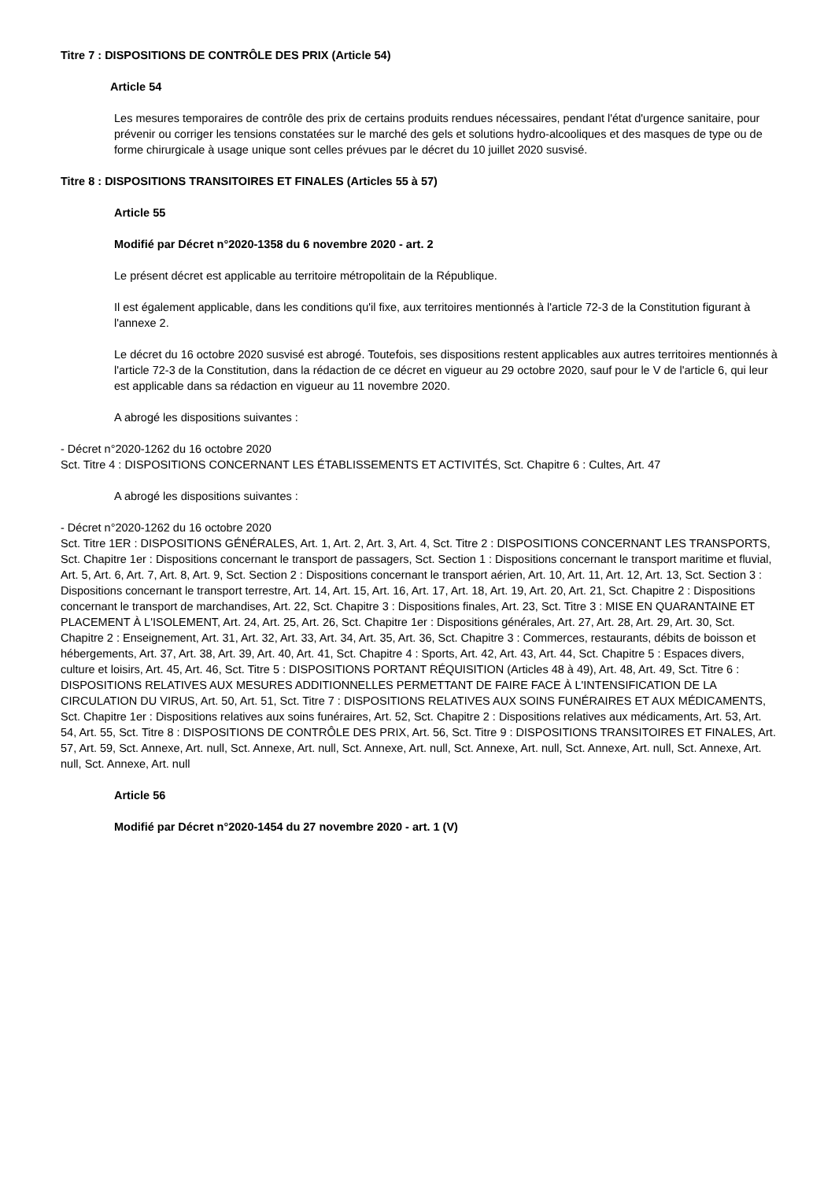Titre 7 : DISPOSITIONS DE CONTRÔLE DES PRIX (Article 54)
Article 54
Les mesures temporaires de contrôle des prix de certains produits rendues nécessaires, pendant l'état d'urgence sanitaire, pour prévenir ou corriger les tensions constatées sur le marché des gels et solutions hydro-alcooliques et des masques de type ou de forme chirurgicale à usage unique sont celles prévues par le décret du 10 juillet 2020 susvisé.
Titre 8 : DISPOSITIONS TRANSITOIRES ET FINALES (Articles 55 à 57)
Article 55
Modifié par Décret n°2020-1358 du 6 novembre 2020 - art. 2
Le présent décret est applicable au territoire métropolitain de la République.
Il est également applicable, dans les conditions qu'il fixe, aux territoires mentionnés à l'article 72-3 de la Constitution figurant à l'annexe 2.
Le décret du 16 octobre 2020 susvisé est abrogé. Toutefois, ses dispositions restent applicables aux autres territoires mentionnés à l'article 72-3 de la Constitution, dans la rédaction de ce décret en vigueur au 29 octobre 2020, sauf pour le V de l'article 6, qui leur est applicable dans sa rédaction en vigueur au 11 novembre 2020.
A abrogé les dispositions suivantes :
- Décret n°2020-1262 du 16 octobre 2020
Sct. Titre 4 : DISPOSITIONS CONCERNANT LES ÉTABLISSEMENTS ET ACTIVITÉS, Sct. Chapitre 6 : Cultes, Art. 47
A abrogé les dispositions suivantes :
- Décret n°2020-1262 du 16 octobre 2020
Sct. Titre 1ER : DISPOSITIONS GÉNÉRALES, Art. 1, Art. 2, Art. 3, Art. 4, Sct. Titre 2 : DISPOSITIONS CONCERNANT LES TRANSPORTS, Sct. Chapitre 1er : Dispositions concernant le transport de passagers, Sct. Section 1 : Dispositions concernant le transport maritime et fluvial, Art. 5, Art. 6, Art. 7, Art. 8, Art. 9, Sct. Section 2 : Dispositions concernant le transport aérien, Art. 10, Art. 11, Art. 12, Art. 13, Sct. Section 3 : Dispositions concernant le transport terrestre, Art. 14, Art. 15, Art. 16, Art. 17, Art. 18, Art. 19, Art. 20, Art. 21, Sct. Chapitre 2 : Dispositions concernant le transport de marchandises, Art. 22, Sct. Chapitre 3 : Dispositions finales, Art. 23, Sct. Titre 3 : MISE EN QUARANTAINE ET PLACEMENT À L'ISOLEMENT, Art. 24, Art. 25, Art. 26, Sct. Chapitre 1er : Dispositions générales, Art. 27, Art. 28, Art. 29, Art. 30, Sct. Chapitre 2 : Enseignement, Art. 31, Art. 32, Art. 33, Art. 34, Art. 35, Art. 36, Sct. Chapitre 3 : Commerces, restaurants, débits de boisson et hébergements, Art. 37, Art. 38, Art. 39, Art. 40, Art. 41, Sct. Chapitre 4 : Sports, Art. 42, Art. 43, Art. 44, Sct. Chapitre 5 : Espaces divers, culture et loisirs, Art. 45, Art. 46, Sct. Titre 5 : DISPOSITIONS PORTANT RÉQUISITION (Articles 48 à 49), Art. 48, Art. 49, Sct. Titre 6 : DISPOSITIONS RELATIVES AUX MESURES ADDITIONNELLES PERMETTANT DE FAIRE FACE À L'INTENSIFICATION DE LA CIRCULATION DU VIRUS, Art. 50, Art. 51, Sct. Titre 7 : DISPOSITIONS RELATIVES AUX SOINS FUNÉRAIRES ET AUX MÉDICAMENTS, Sct. Chapitre 1er : Dispositions relatives aux soins funéraires, Art. 52, Sct. Chapitre 2 : Dispositions relatives aux médicaments, Art. 53, Art. 54, Art. 55, Sct. Titre 8 : DISPOSITIONS DE CONTRÔLE DES PRIX, Art. 56, Sct. Titre 9 : DISPOSITIONS TRANSITOIRES ET FINALES, Art. 57, Art. 59, Sct. Annexe, Art. null, Sct. Annexe, Art. null, Sct. Annexe, Art. null, Sct. Annexe, Art. null, Sct. Annexe, Art. null, Sct. Annexe, Art. null, Sct. Annexe, Art. null
Article 56
Modifié par Décret n°2020-1454 du 27 novembre 2020 - art. 1 (V)